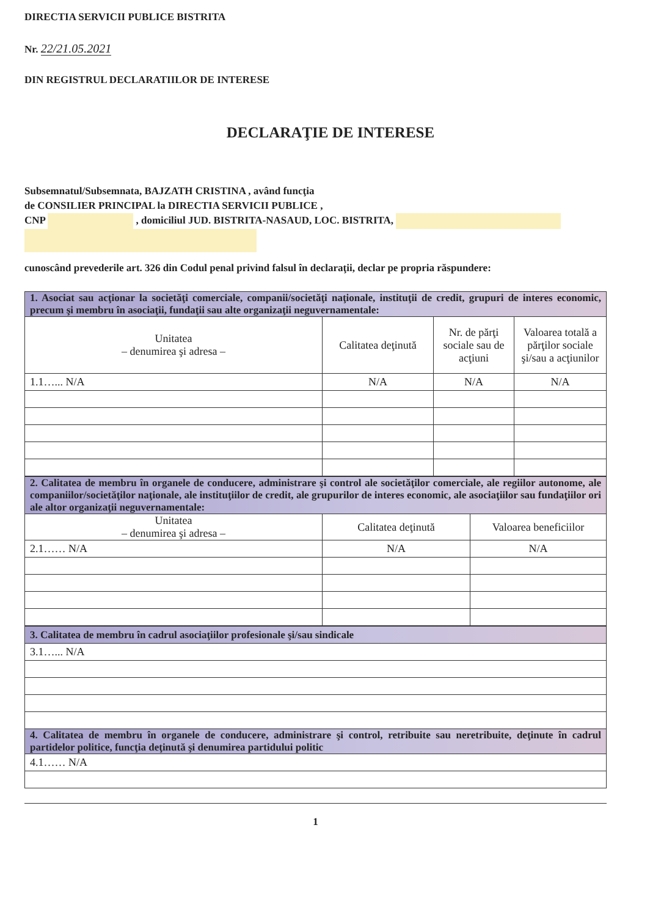DIRECTIA SERVICII PUBLICE BISTRITA
Nr. 22/21.05.2021
DIN REGISTRUL DECLARATIILOR DE INTERESE
DECLARAŢIE DE INTERESE
Subsemnatul/Subsemnata, BAJZATH CRISTINA , având funcţia
de CONSILIER PRINCIPAL la DIRECTIA SERVICII PUBLICE ,
CNP , domiciliul JUD. BISTRITA-NASAUD, LOC. BISTRITA,
cunoscând prevederile art. 326 din Codul penal privind falsul în declaraţii, declar pe propria răspundere:
| 1. Asociat sau acţionar la societăţi comerciale, companii/societăţi naţionale, instituţii de credit, grupuri de interes economic, precum şi membru în asociaţii, fundaţii sau alte organizaţii neguvernamentale: | | | |
| Unitatea – denumirea şi adresa – | Calitatea deţinută | Nr. de părţi sociale sau de acţiuni | Valoarea totală a părţilor sociale şi/sau a acţiunilor |
| 1.1…... N/A | N/A | N/A | N/A |
| 2. Calitatea de membru în organele de conducere, administrare şi control ale societăţilor comerciale, ale regiilor autonome, ale companiilor/societăţilor naţionale, ale instituţiilor de credit, ale grupurilor de interes economic, ale asociaţiilor sau fundaţiilor ori ale altor organizaţii neguvernamentale: | | |
| Unitatea – denumirea şi adresa – | Calitatea deţinută | Valoarea beneficiilor |
| 2.1…… N/A | N/A | N/A |
| 3. Calitatea de membru în cadrul asociaţiilor profesionale şi/sau sindicale |
| 3.1…... N/A |
| 4. Calitatea de membru în organele de conducere, administrare şi control, retribuite sau neretribuite, deţinute în cadrul partidelor politice, funcţia deţinută şi denumirea partidului politic |
| 4.1…… N/A |
1